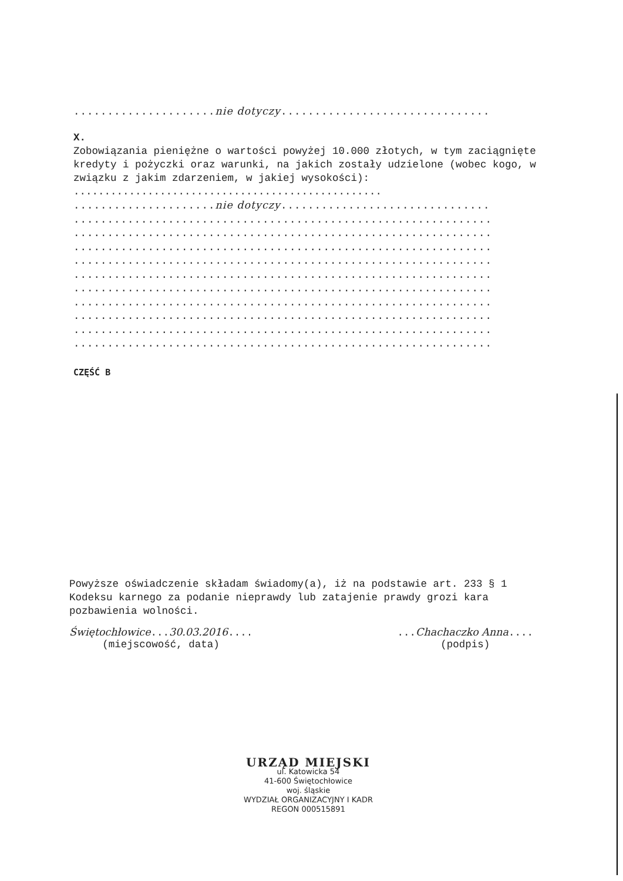.....................nie dotyczy...............................
X.
Zobowiązania pieniężne o wartości powyżej 10.000 złotych, w tym zaciągnięte kredyty i pożyczki oraz warunki, na jakich zostały udzielone (wobec kogo, w związku z jakim zdarzeniem, w jakiej wysokości): ..................................................
.....................nie dotyczy...............................
..............................................................
..............................................................
..............................................................
..............................................................
..............................................................
..............................................................
..............................................................
..............................................................
..............................................................
..............................................................
CZĘŚĆ B
Powyższe oświadczenie składam świadomy(a), iż na podstawie art. 233 § 1 Kodeksu karnego za podanie nieprawdy lub zatajenie prawdy grozi kara pozbawienia wolności.
Świętochłowice...30.03.2016....
(miejscowość, data)
...Chachaczko Anna....
(podpis)
URZĄD MIEJSKI
ul. Katowicka 54
41-600 Świętochłowice
woj. śląskie
WYDZIAŁ ORGANIZACYJNY I KADR
REGON 000515891